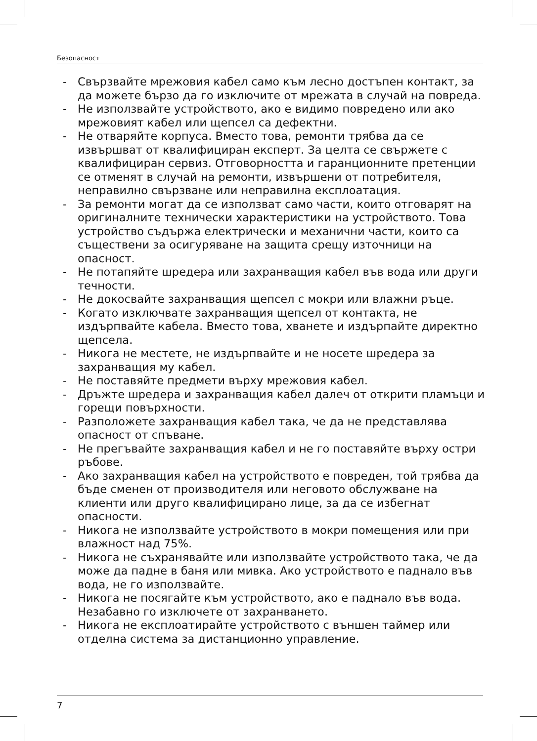Безопасност
- Свързвайте мрежовия кабел само към лесно достъпен контакт, за да можете бързо да го изключите от мрежата в случай на повреда.
- Не използвайте устройството, ако е видимо повредено или ако мрежовият кабел или щепсел са дефектни.
- Не отваряйте корпуса. Вместо това, ремонти трябва да се извършват от квалифициран експерт. За целта се свържете с квалифициран сервиз. Отговорността и гаранционните претенции се отменят в случай на ремонти, извършени от потребителя, неправилно свързване или неправилна експлоатация.
- За ремонти могат да се използват само части, които отговарят на оригиналните технически характеристики на устройството. Това устройство съдържа електрически и механични части, които са съществени за осигуряване на защита срещу източници на опасност.
- Не потапяйте шредера или захранващия кабел във вода или други течности.
- Не докосвайте захранващия щепсел с мокри или влажни ръце.
- Когато изключвате захранващия щепсел от контакта, не издърпвайте кабела. Вместо това, хванете и издърпайте директно щепсела.
- Никога не местете, не издърпвайте и не носете шредера за захранващия му кабел.
- Не поставяйте предмети върху мрежовия кабел.
- Дръжте шредера и захранващия кабел далеч от открити пламъци и горещи повърхности.
- Разположете захранващия кабел така, че да не представлява опасност от спъване.
- Не прегъвайте захранващия кабел и не го поставяйте върху остри ръбове.
- Ако захранващия кабел на устройството е повреден, той трябва да бъде сменен от производителя или неговото обслужване на клиенти или друго квалифицирано лице, за да се избегнат опасности.
- Никога не използвайте устройството в мокри помещения или при влажност над 75%.
- Никога не съхранявайте или използвайте устройството така, че да може да падне в баня или мивка. Ако устройството е паднало във вода, не го използвайте.
- Никога не посягайте към устройството, ако е паднало във вода. Незабавно го изключете от захранването.
- Никога не експлоатирайте устройството с външен таймер или отделна система за дистанционно управление.
7